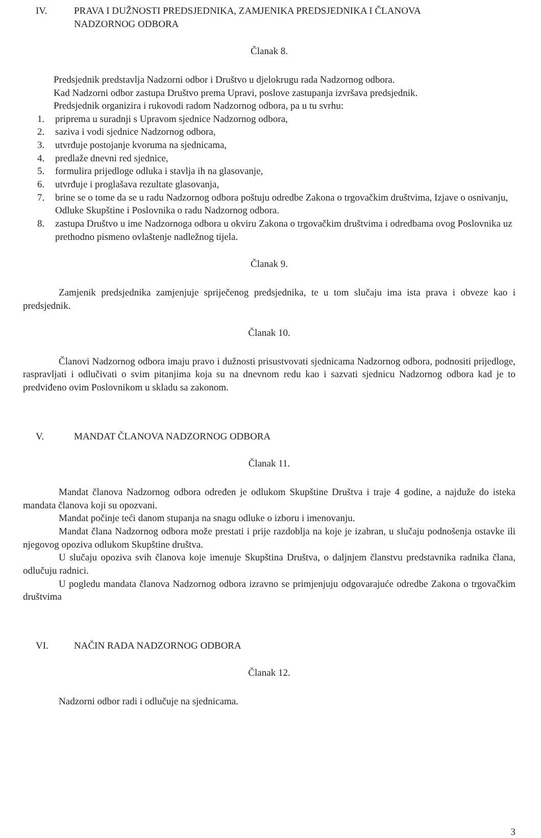IV. PRAVA I DUŽNOSTI PREDSJEDNIKA, ZAMJENIKA PREDSJEDNIKA I ČLANOVA
NADZORNOG ODBORA
Članak 8.
Predsjednik predstavlja Nadzorni odbor i Društvo u djelokrugu rada Nadzornog odbora.
Kad Nadzorni odbor zastupa Društvo prema Upravi, poslove zastupanja izvršava predsjednik.
Predsjednik organizira i rukovodi radom Nadzornog odbora, pa u tu svrhu:
1. priprema u suradnji s Upravom sjednice Nadzornog odbora,
2. saziva i vodi sjednice Nadzornog odbora,
3. utvrđuje postojanje kvoruma na sjednicama,
4. predlaže dnevni red sjednice,
5. formulira prijedloge odluka i stavlja ih na glasovanje,
6. utvrđuje i proglašava rezultate glasovanja,
7. brine se o tome da se u radu Nadzornog odbora poštuju odredbe Zakona o trgovačkim društvima, Izjave o osnivanju, Odluke Skupštine i Poslovnika o radu Nadzornog odbora.
8. zastupa Društvo u ime Nadzornoga odbora u okviru Zakona o trgovačkim društvima i odredbama ovog Poslovnika uz prethodno pismeno ovlaštenje nadležnog tijela.
Članak 9.
Zamjenik predsjednika zamjenjuje spriječenog predsjednika, te u tom slučaju ima ista prava i obveze kao i predsjednik.
Članak 10.
Članovi Nadzornog odbora imaju pravo i dužnosti prisustvovati sjednicama Nadzornog odbora, podnositi prijedloge, raspravljati i odlučivati o svim pitanjima koja su na dnevnom redu kao i sazvati sjednicu Nadzornog odbora kad je to predviđeno ovim Poslovnikom u skladu sa zakonom.
V. MANDAT ČLANOVA NADZORNOG ODBORA
Članak 11.
Mandat članova Nadzornog odbora određen je odlukom Skupštine Društva i traje 4 godine, a najduže do isteka mandata članova koji su opozvani.
Mandat počinje teći danom stupanja na snagu odluke o izboru i imenovanju.
Mandat člana Nadzornog odbora može prestati i prije razdoblja na koje je izabran, u slučaju podnošenja ostavke ili njegovog opoziva odlukom Skupštine društva.
U slučaju opoziva svih članova koje imenuje Skupština Društva, o daljnjem članstvu predstavnika radnika člana, odlučuju radnici.
U pogledu mandata članova Nadzornog odbora izravno se primjenjuju odgovarajuće odredbe Zakona o trgovačkim društvima
VI. NAČIN RADA NADZORNOG ODBORA
Članak 12.
Nadzorni odbor radi i odlučuje na sjednicama.
3